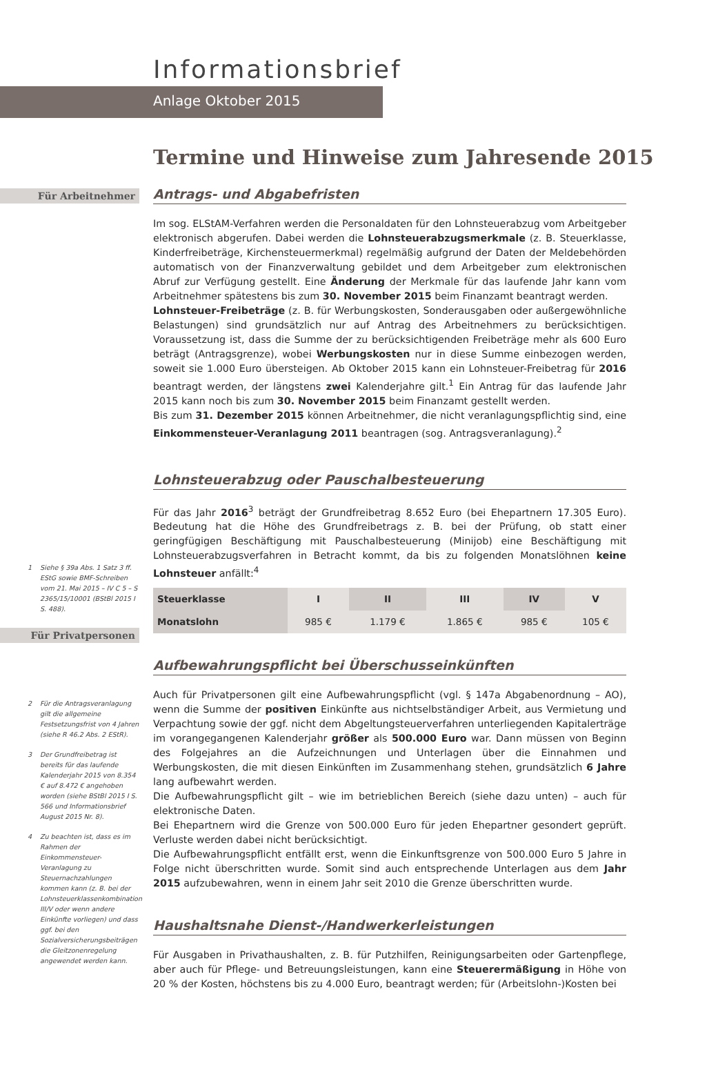Informationsbrief
Anlage Oktober 2015
Termine und Hinweise zum Jahresende 2015
Für Arbeitnehmer
1 Siehe § 39a Abs. 1 Satz 3 ff. EStG sowie BMF-Schreiben vom 21. Mai 2015 – IV C 5 – S 2365/15/10001 (BStBl 2015 I S. 488).
Für Privatpersonen
2 Für die Antragsveranlagung gilt die allgemeine Festsetzungsfrist von 4 Jahren (siehe R 46.2 Abs. 2 EStR).
3 Der Grundfreibetrag ist bereits für das laufende Kalenderjahr 2015 von 8.354 € auf 8.472 € angehoben worden (siehe BStBl 2015 I S. 566 und Informationsbrief August 2015 Nr. 8).
4 Zu beachten ist, dass es im Rahmen der Einkommensteuer-Veranlagung zu Steuernachzahlungen kommen kann (z. B. bei der Lohnsteuerklassenkombination III/V oder wenn andere Einkünfte vorliegen) und dass ggf. bei den Sozialversicherungsbeiträgen die Gleitzonenregelung angewendet werden kann.
Antrags- und Abgabefristen
Im sog. ELStAM-Verfahren werden die Personaldaten für den Lohnsteuerabzug vom Arbeitgeber elektronisch abgerufen. Dabei werden die Lohnsteuerabzugsmerkmale (z. B. Steuerklasse, Kinderfreibeträge, Kirchensteuermerkmal) regelmäßig aufgrund der Daten der Meldebehörden automatisch von der Finanzverwaltung gebildet und dem Arbeitgeber zum elektronischen Abruf zur Verfügung gestellt. Eine Änderung der Merkmale für das laufende Jahr kann vom Arbeitnehmer spätestens bis zum 30. November 2015 beim Finanzamt beantragt werden.
Lohnsteuer-Freibeträge (z. B. für Werbungskosten, Sonderausgaben oder außergewöhnliche Belastungen) sind grundsätzlich nur auf Antrag des Arbeitnehmers zu berücksichtigen. Voraussetzung ist, dass die Summe der zu berücksichtigenden Freibeträge mehr als 600 Euro beträgt (Antragsgrenze), wobei Werbungskosten nur in diese Summe einbezogen werden, soweit sie 1.000 Euro übersteigen. Ab Oktober 2015 kann ein Lohnsteuer-Freibetrag für 2016 beantragt werden, der längstens zwei Kalenderjahre gilt.<sup>1</sup> Ein Antrag für das laufende Jahr 2015 kann noch bis zum 30. November 2015 beim Finanzamt gestellt werden.
Bis zum 31. Dezember 2015 können Arbeitnehmer, die nicht veranlagungspflichtig sind, eine Einkommensteuer-Veranlagung 2011 beantragen (sog. Antragsveranlagung).<sup>2</sup>
Lohnsteuerabzug oder Pauschalbesteuerung
Für das Jahr 2016<sup>3</sup> beträgt der Grundfreibetrag 8.652 Euro (bei Ehepartnern 17.305 Euro). Bedeutung hat die Höhe des Grundfreibetrags z. B. bei der Prüfung, ob statt einer geringfügigen Beschäftigung mit Pauschalbesteuerung (Minijob) eine Beschäftigung mit Lohnsteuerabzugsverfahren in Betracht kommt, da bis zu folgenden Monatslöhnen keine Lohnsteuer anfällt:<sup>4</sup>
| Steuerklasse | I | II | III | IV | V |
| --- | --- | --- | --- | --- | --- |
| Monatslohn | 985 € | 1.179 € | 1.865 € | 985 € | 105 € |
Aufbewahrungspflicht bei Überschusseinkünften
Auch für Privatpersonen gilt eine Aufbewahrungspflicht (vgl. § 147a Abgabenordnung – AO), wenn die Summe der positiven Einkünfte aus nichtselbständiger Arbeit, aus Vermietung und Verpachtung sowie der ggf. nicht dem Abgeltungsteuerverfahren unterliegenden Kapitalerträge im vorangegangenen Kalenderjahr größer als 500.000 Euro war. Dann müssen von Beginn des Folgejahres an die Aufzeichnungen und Unterlagen über die Einnahmen und Werbungskosten, die mit diesen Einkünften im Zusammenhang stehen, grundsätzlich 6 Jahre lang aufbewahrt werden.
Die Aufbewahrungspflicht gilt – wie im betrieblichen Bereich (siehe dazu unten) – auch für elektronische Daten.
Bei Ehepartnern wird die Grenze von 500.000 Euro für jeden Ehepartner gesondert geprüft. Verluste werden dabei nicht berücksichtigt.
Die Aufbewahrungspflicht entfällt erst, wenn die Einkunftsgrenze von 500.000 Euro 5 Jahre in Folge nicht überschritten wurde. Somit sind auch entsprechende Unterlagen aus dem Jahr 2015 aufzubewahren, wenn in einem Jahr seit 2010 die Grenze überschritten wurde.
Haushaltsnahe Dienst-/Handwerkerleistungen
Für Ausgaben in Privathaushalten, z. B. für Putzhilfen, Reinigungsarbeiten oder Gartenpflege, aber auch für Pflege- und Betreuungsleistungen, kann eine Steuerermäßigung in Höhe von 20 % der Kosten, höchstens bis zu 4.000 Euro, beantragt werden; für (Arbeitslohn-)Kosten bei